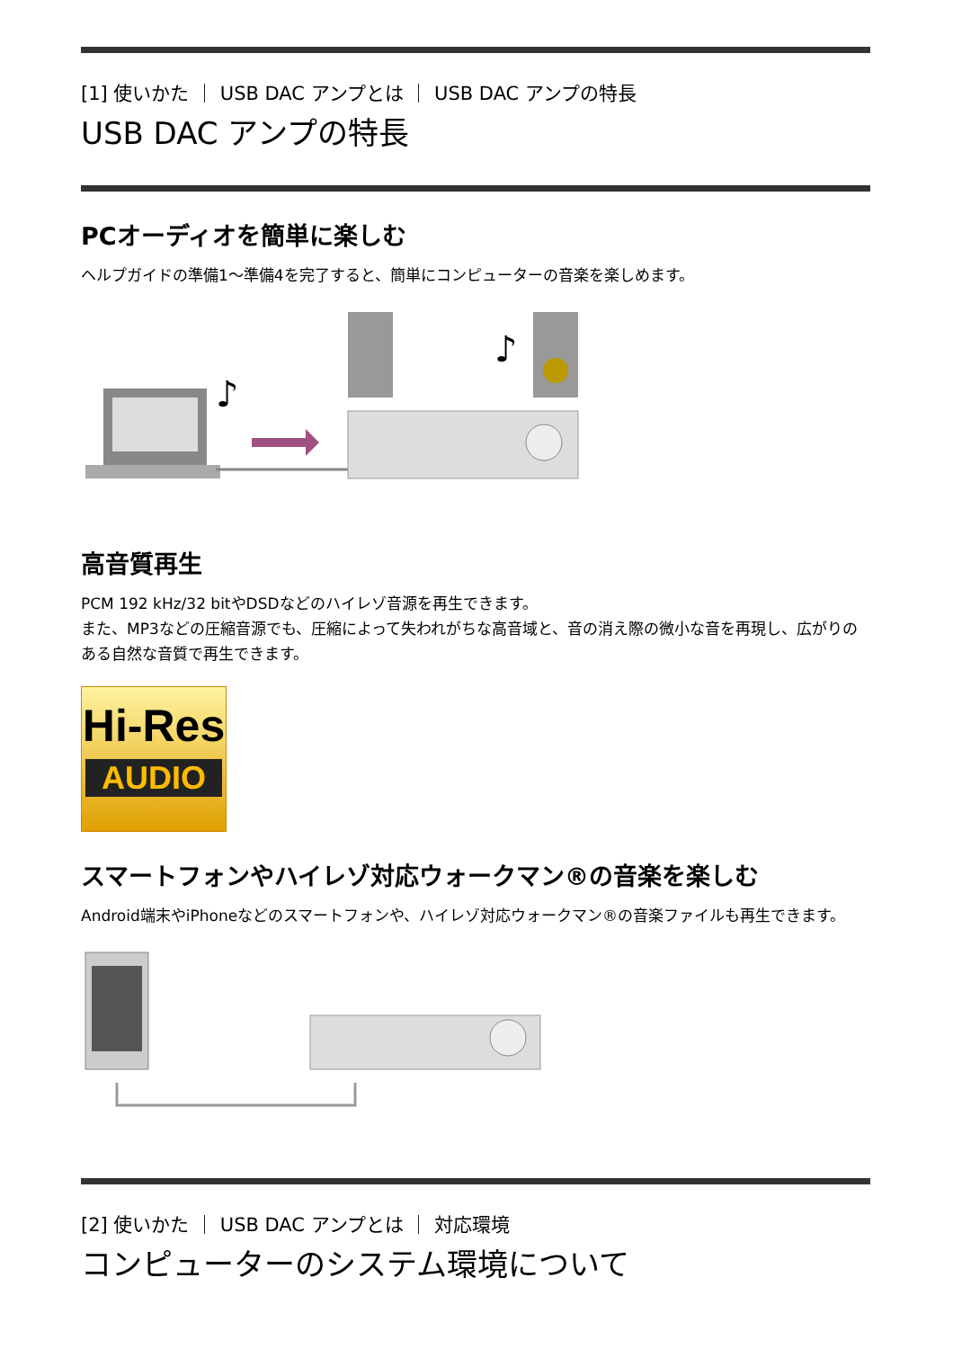[1] 使いかた ｜ USB DAC アンプとは ｜ USB DAC アンプの特長
USB DAC アンプの特長
PCオーディオを簡単に楽しむ
ヘルプガイドの準備1～準備4を完了すると、簡単にコンピューターの音楽を楽しめます。
♪
♪
高音質再生
PCM 192 kHz/32 bitやDSDなどのハイレゾ音源を再生できます。
また、MP3などの圧縮音源でも、圧縮によって失われがちな高音域と、音の消え際の微小な音を再現し、広がりのある自然な音質で再生できます。
Hi-Res
AUDIO
スマートフォンやハイレゾ対応ウォークマン®の音楽を楽しむ
Android端末やiPhoneなどのスマートフォンや、ハイレゾ対応ウォークマン®の音楽ファイルも再生できます。
[2] 使いかた ｜ USB DAC アンプとは ｜ 対応環境
コンピューターのシステム環境について